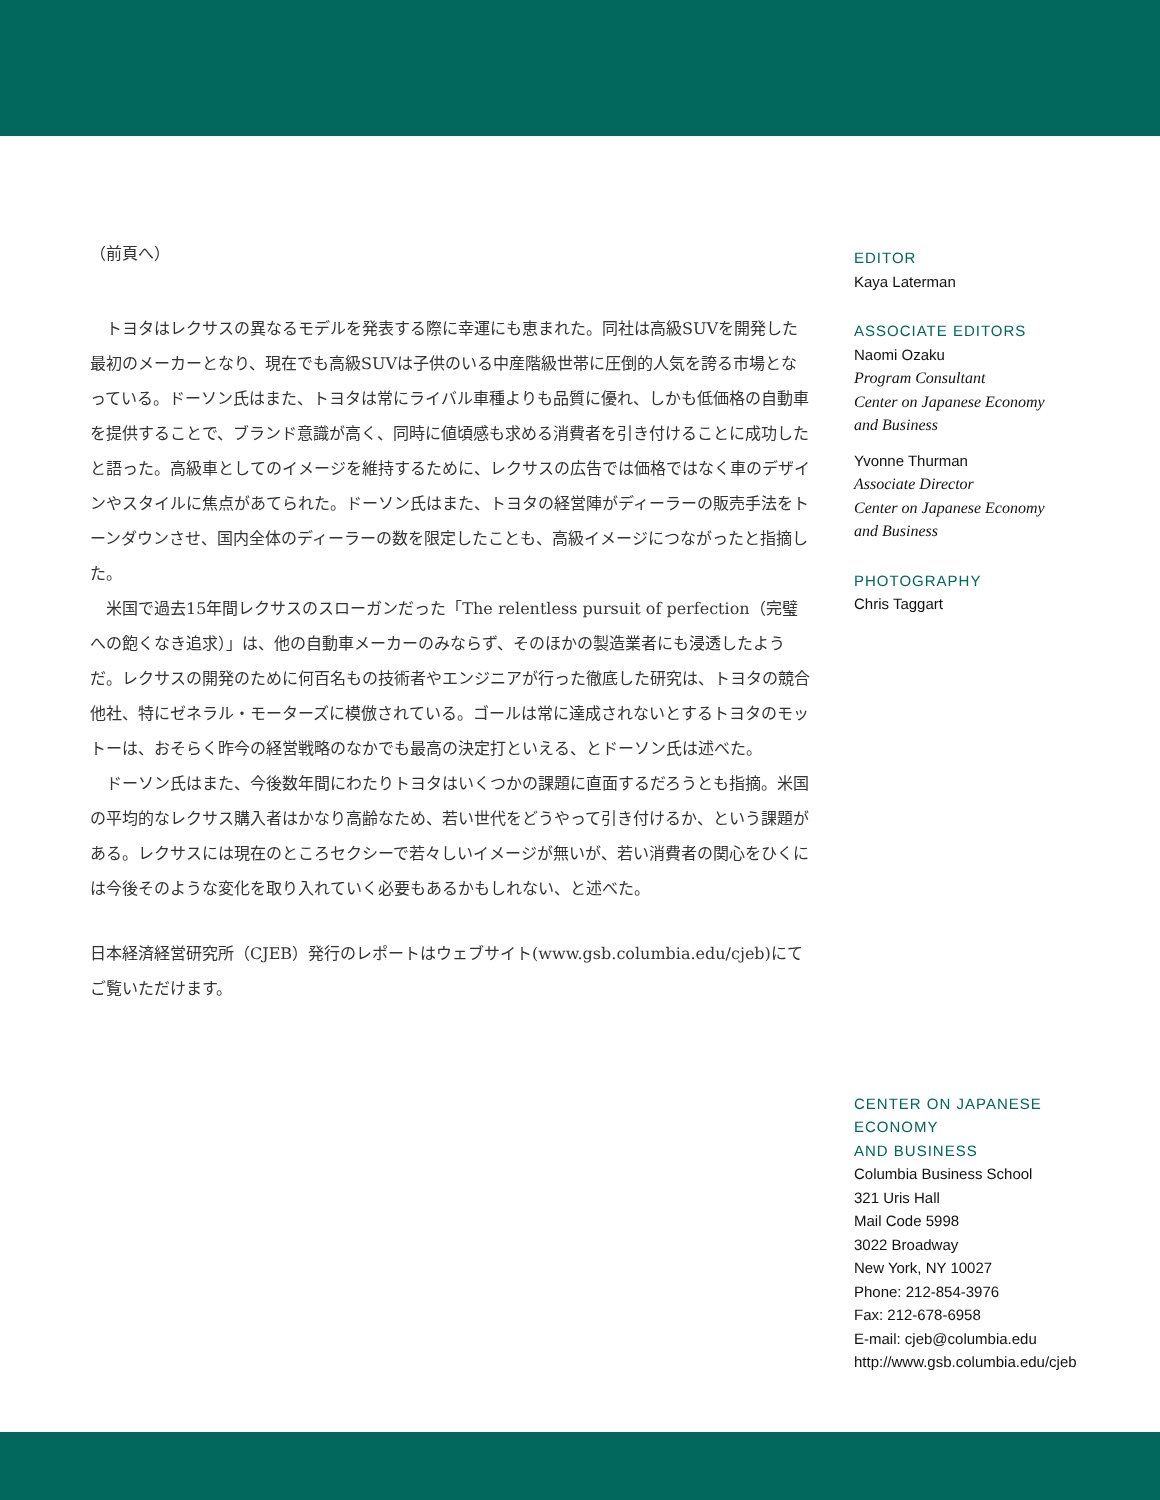（前頁へ）
トヨタはレクサスの異なるモデルを発表する際に幸運にも恵まれた。同社は高級SUVを開発した最初のメーカーとなり、現在でも高級SUVは子供のいる中産階級世帯に圧倒的人気を誇る市場となっている。ドーソン氏はまた、トヨタは常にライバル車種よりも品質に優れ、しかも低価格の自動車を提供することで、ブランド意識が高く、同時に値頃感も求める消費者を引き付けることに成功したと語った。高級車としてのイメージを維持するために、レクサスの広告では価格ではなく車のデザインやスタイルに焦点があてられた。ドーソン氏はまた、トヨタの経営陣がディーラーの販売手法をトーンダウンさせ、国内全体のディーラーの数を限定したことも、高級イメージにつながったと指摘した。
米国で過去15年間レクサスのスローガンだった「The relentless pursuit of perfection（完璧への飽くなき追求）」は、他の自動車メーカーのみならず、そのほかの製造業者にも浸透したようだ。レクサスの開発のために何百名もの技術者やエンジニアが行った徹底した研究は、トヨタの競合他社、特にゼネラル・モーターズに模倣されている。ゴールは常に達成されないとするトヨタのモットーは、おそらく昨今の経営戦略のなかでも最高の決定打といえる、とドーソン氏は述べた。
ドーソン氏はまた、今後数年間にわたりトヨタはいくつかの課題に直面するだろうとも指摘。米国の平均的なレクサス購入者はかなり高齢なため、若い世代をどうやって引き付けるか、という課題がある。レクサスには現在のところセクシーで若々しいイメージが無いが、若い消費者の関心をひくには今後そのような変化を取り入れていく必要もあるかもしれない、と述べた。
日本経済経営研究所（CJEB）発行のレポートはウェブサイト(www.gsb.columbia.edu/cjeb)にてご覧いただけます。
EDITOR
Kaya Laterman
ASSOCIATE EDITORS
Naomi Ozaku
Program Consultant
Center on Japanese Economy
and Business
Yvonne Thurman
Associate Director
Center on Japanese Economy
and Business
PHOTOGRAPHY
Chris Taggart
CENTER ON JAPANESE ECONOMY
AND BUSINESS
Columbia Business School
321 Uris Hall
Mail Code 5998
3022 Broadway
New York, NY 10027
Phone: 212-854-3976
Fax: 212-678-6958
E-mail: cjeb@columbia.edu
http://www.gsb.columbia.edu/cjeb